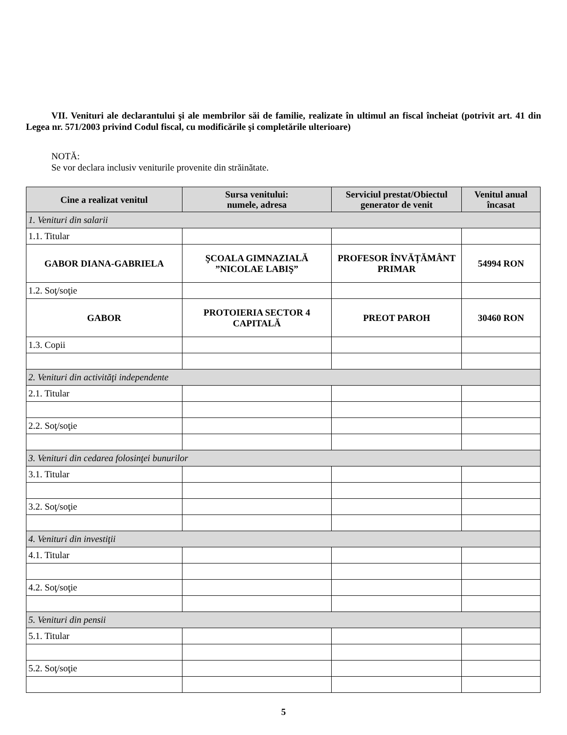VII. Venituri ale declarantului şi ale membrilor săi de familie, realizate în ultimul an fiscal încheiat (potrivit art. 41 din Legea nr. 571/2003 privind Codul fiscal, cu modificările şi completările ulterioare)
NOTĂ:
Se vor declara inclusiv veniturile provenite din străinătate.
| Cine a realizat venitul | Sursa venitului: numele, adresa | Serviciul prestat/Obiectul generator de venit | Venitul anual încasat |
| --- | --- | --- | --- |
| 1. Venituri din salarii | | | |
| 1.1. Titular | | | |
| GABOR DIANA-GABRIELA | ŞCOALA GIMNAZIALĂ ”NICOLAE LABIŞ” | PROFESOR ÎNVĂȚĂMÂNT PRIMAR | 54994 RON |
| 1.2. Soţ/soţie | | | |
| GABOR | PROTOIERIA SECTOR 4 CAPITALĂ | PREOT PAROH | 30460 RON |
| 1.3. Copii | | | |
| 2. Venituri din activităţi independente | | | |
| 2.1. Titular | | | |
| 2.2. Soţ/soţie | | | |
| 3. Venituri din cedarea folosinţei bunurilor | | | |
| 3.1. Titular | | | |
| 3.2. Soţ/soţie | | | |
| 4. Venituri din investiţii | | | |
| 4.1. Titular | | | |
| 4.2. Soţ/soţie | | | |
| 5. Venituri din pensii | | | |
| 5.1. Titular | | | |
| 5.2. Soţ/soţie | | | |
5